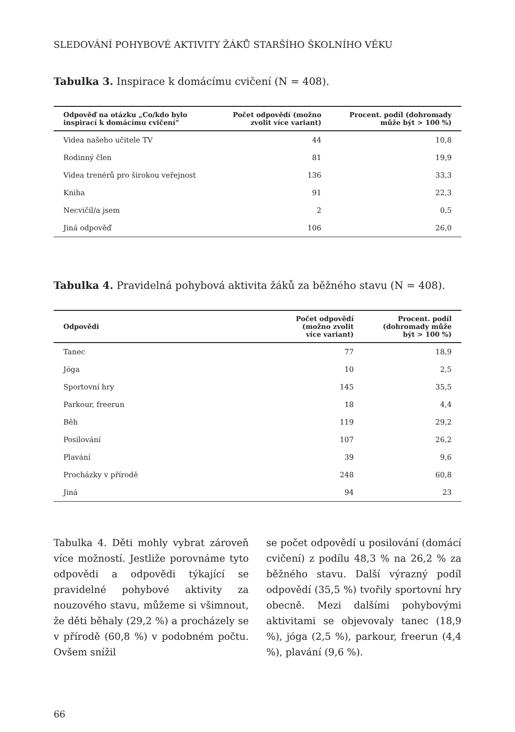SLEDOVÁNÍ POHYBOVÉ AKTIVITY ŽÁKŮ STARŠÍHO ŠKOLNÍHO VĚKU
Tabulka 3. Inspirace k domácímu cvičení (N = 408).
| Odpověď na otázku „Co/kdo bylo inspirací k domácímu cvičení“ | Počet odpovědí (možno zvolit více variant) | Procent. podíl (dohromady může být > 100 %) |
| --- | --- | --- |
| Videa našeho učitele TV | 44 | 10,8 |
| Rodinný člen | 81 | 19,9 |
| Videa trenérů pro širokou veřejnost | 136 | 33,3 |
| Kniha | 91 | 22,3 |
| Necvičil/a jsem | 2 | 0,5 |
| Jiná odpověď | 106 | 26,0 |
Tabulka 4. Pravidelná pohybová aktivita žáků za běžného stavu (N = 408).
| Odpovědi | Počet odpovědí (možno zvolit více variant) | Procent. podíl (dohromady může být > 100 %) |
| --- | --- | --- |
| Tanec | 77 | 18,9 |
| Jóga | 10 | 2,5 |
| Sportovní hry | 145 | 35,5 |
| Parkour, freerun | 18 | 4,4 |
| Běh | 119 | 29,2 |
| Posilování | 107 | 26,2 |
| Plavání | 39 | 9,6 |
| Procházky v přírodě | 248 | 60,8 |
| Jiná | 94 | 23 |
Tabulka 4. Děti mohly vybrat zároveň více možností. Jestliže porovnáme tyto odpovědi a odpovědi týkající se pravidelné pohybové aktivity za nouzového stavu, můžeme si všimnout, že děti běhaly (29,2 %) a procházely se v přírodě (60,8 %) v podobném počtu. Ovšem snížil
se počet odpovědí u posilování (domácí cvičení) z podílu 48,3 % na 26,2 % za běžného stavu. Další výrazný podíl odpovědí (35,5 %) tvořily sportovní hry obecně. Mezi dalšími pohybovými aktivitami se objevovaly tanec (18,9 %), jóga (2,5 %), parkour, freerun (4,4 %), plavání (9,6 %).
66